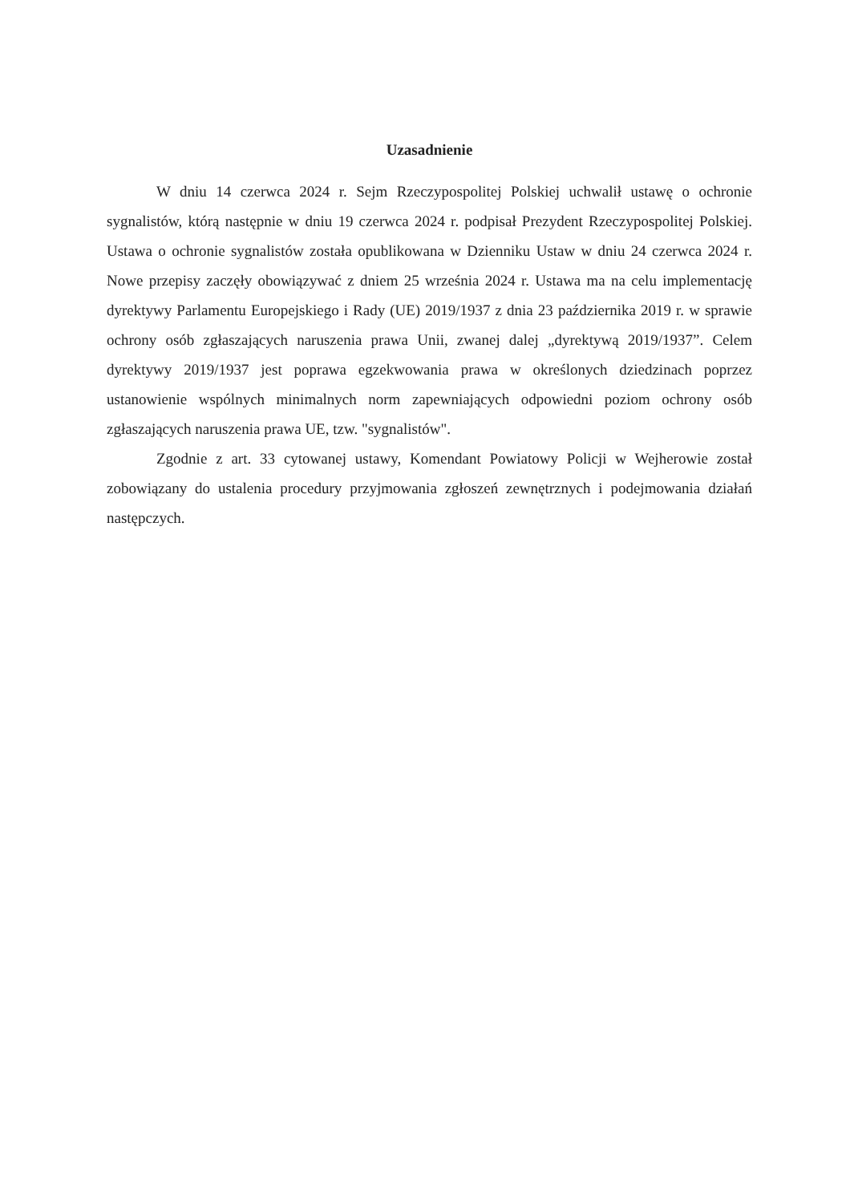Uzasadnienie
W dniu 14 czerwca 2024 r. Sejm Rzeczypospolitej Polskiej uchwalił ustawę o ochronie sygnalistów, którą następnie w dniu 19 czerwca 2024 r. podpisał Prezydent Rzeczypospolitej Polskiej. Ustawa o ochronie sygnalistów została opublikowana w Dzienniku Ustaw w dniu 24 czerwca 2024 r. Nowe przepisy zaczęły obowiązywać z dniem 25 września 2024 r. Ustawa ma na celu implementację dyrektywy Parlamentu Europejskiego i Rady (UE) 2019/1937 z dnia 23 października 2019 r. w sprawie ochrony osób zgłaszających naruszenia prawa Unii, zwanej dalej „dyrektywą 2019/1937”. Celem dyrektywy 2019/1937 jest poprawa egzekwowania prawa w określonych dziedzinach poprzez ustanowienie wspólnych minimalnych norm zapewniających odpowiedni poziom ochrony osób zgłaszających naruszenia prawa UE, tzw. "sygnalistów".
Zgodnie z art. 33 cytowanej ustawy, Komendant Powiatowy Policji w Wejherowie został zobowiązany do ustalenia procedury przyjmowania zgłoszeń zewnętrznych i podejmowania działań następczych.